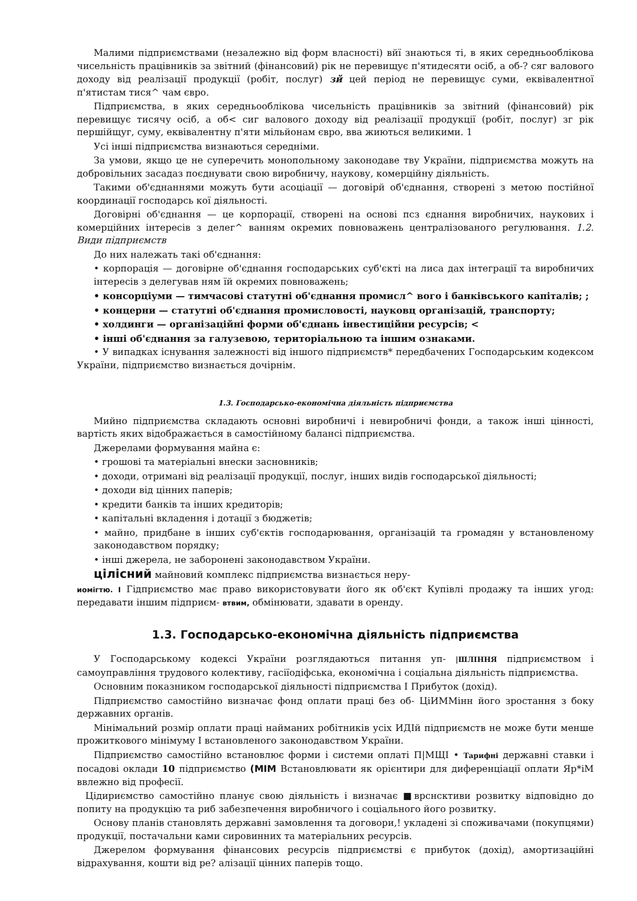Малими підприємствами (незалежно від форм власності) вйї знаються ті, в яких середньооблікова чисельність працівників за звітний (фінансовий) рік не перевищує п'ятидесяти осіб, а об-? сяг валового доходу від реалізації продукції (робіт, послуг) зй цей період не перевищує суми, еквівалентної п'ятистам тися^ чам євро.
Підприємства, в яких середньооблікова чисельність працівників за звітний (фінансовий) рік перевищує тисячу осіб, а об< сиг валового доходу від реалізації продукції (робіт, послуг) зг рік першійщуг, суму, еквівалентну п'яти мільйонам євро, вва жиються великими. 1
Усі інші підприємства визнаються середніми.
За умови, якщо це не суперечить монопольному законодаве тву України, підприємства можуть на добровільних засадаз поєднувати свою виробничу, наукову, комерційну діяльність.
Такими об'єднаннями можуть бути асоціації — договірй об'єднання, створені з метою постійної координації господарсь кої діяльності.
Договірні об'єднання — це корпорації, створені на основі псз єднання виробничих, наукових і комерційних інтересів з делег^ ванням окремих повноважень централізованого регулювання. 1.2. Види підприємств
До них належать такі об'єднання:
• корпорація — договірне об'єднання господарських суб'єкті на лиса дах інтеграції та виробничих інтересів з делегував ням їй окремих повноважень;
• консорціуми — тимчасові статутні об'єднання промисл^ вого і банківського капіталів; ;
• концерни — статутні об'єднання промисловості, науковц організацій, транспорту;
• холдинги — організаційні форми об'єднань інвестиційни ресурсів; <
• інші об'єднання за галузевою, територіальною та іншим ознаками.
• У випадках існування залежності від іншого підприємств* передбачених Господарським кодексом України, підприємство визнається дочірнім.
1.3. Господарсько-економічна діяльність підприємства
Мийно підприємства складають основні виробничі і невиробничі фонди, а також інші цінності, вартість яких відображається в самостійному балансі підприємства.
Джерелами формування майна є:
• грошові та матеріальні внески засновників;
• доходи, отримані від реалізації продукції, послуг, інших видів господарської діяльності;
• доходи від цінних паперів;
• кредити банків та інших кредиторів;
• капітальні вкладення і дотації з бюджетів;
• майно, придбане в інших суб'єктів господарювання, організацій та громадян у встановленому законодавством порядку;
• інші джерела, не заборонені законодавством України.
цілісний майновий комплекс підприємства визнається неру-
иомігтю. І Гідприємство має право використовувати його як об'єкт Купівлі продажу та інших угод: передавати іншим підприєм- втвим, обмінювати, здавати в оренду.
1.3. Господарсько-економічна діяльність підприємства
У Господарському кодексі України розглядаються питання уп- |ШЛІННЯ підприємством і самоуправління трудового колективу, гасіїодіфська, економічна і соціальна діяльність підприємства.
Основним показником господарської діяльності підприємства І Прибуток (дохід).
Підприємство самостійно визначає фонд оплати праці без об- ЦіИММінн його зростання з боку державних органів.
Мінімальний розмір оплати праці найманих робітників усіх ИДІй підприємств не може бути менше прожиткового мінімуму І встановленого законодавством України.
Підприємство самостійно встановлює форми і системи оплаті П|МЩІ • Тарифні державні ставки і посадові оклади 10 підприємство (МІМ Встановлювати як орієнтири для диференціації оплати Яр*іМ ввлежно від професії.
Цідириємство самостійно планує свою діяльність і визначає ■врснсктиви розвитку відповідно до попиту на продукцію та риб забезпечення виробничого і соціального його розвитку.
Основу планів становлять державні замовлення та договори,! укладені зі споживачами (покупцями) продукції, постачальни ками сировинних та матеріальних ресурсів.
Джерелом формування фінансових ресурсів підприємстві є прибуток (дохід), амортизаційні відрахування, кошти від ре? алізації цінних паперів тощо.